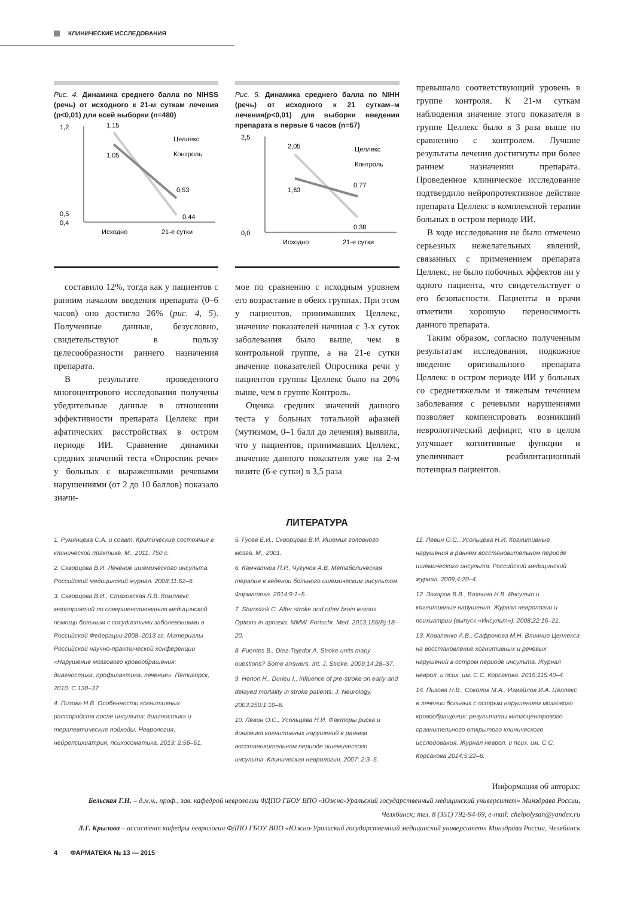КЛИНИЧЕСКИЕ ИССЛЕДОВАНИЯ
Рис. 4. Динамика среднего балла по NIHSS (речь) от исходного к 21-м суткам лечения (p<0,01) для всей выборки (n=480)
1,2
0,5
0,4
1,15
1,05
0,53
0,44
Целлекс
Контроль
Исходно
21-е сутки
составило 12%, тогда как у пациентов с ранним началом введения препарата (0–6 часов) оно достигло 26% (рис. 4, 5). Полученные данные, безусловно, свидетельствуют в пользу целесообразности раннего назначения препарата.
В результате проведенного многоцентрового исследования получены убедительные данные в отношении эффективности препарата Целлекс при афатических расстройствах в остром периоде ИИ. Сравнение динамики средних значений теста «Опросник речи» у больных с выраженными речевыми нарушениями (от 2 до 10 баллов) показало значи-
Рис. 5. Динамика среднего балла по NIHH (речь) от исходного к 21 суткам–м лечения(p<0,01) для выборки введения препарата в первые 6 часов (n=67)
2,5
0,0
2,05
1,63
0,77
0,38
Целлекс
Контроль
Исходно
21-е сутки
мое по сравнению с исходным уровнем его возрастание в обеих группах. При этом у пациентов, принимавших Целлекс, значение показателей начиная с 3-х суток заболевания было выше, чем в контрольной группе, а на 21-е сутки значение показателей Опросника речи у пациентов группы Целлекс было на 20% выше, чем в группе Контроль.
Оценка средних значений данного теста у больных тотальной афазией (мутизмом, 0–1 балл до лечения) выявила, что у пациентов, принимавших Целлекс, значение данного показателя уже на 2-м визите (6-е сутки) в 3,5 раза
превышало соответствующий уровень в группе контроля. К 21-м суткам наблюдения значение этого показателя в группе Целлекс было в 3 раза выше по сравнению с контролем. Лучшие результаты лечения достигнуты при более раннем назначении препарата. Проведенное клиническое исследование подтвердило нейропротективное действие препарата Целлекс в комплексной терапии больных в остром периоде ИИ.
В ходе исследования не было отмечено серьезных нежелательных явлений, связанных с применением препарата Целлекс, не было побочных эффектов ни у одного пациента, что свидетельствует о его безопасности. Пациенты и врачи отметили хорошую переносимость данного препарата.
Таким образом, согласно полученным результатам исследования, подкожное введение оригинального препарата Целлекс в остром периоде ИИ у больных со среднетяжелым и тяжелым течением заболевания с речевыми нарушениями позволяет компенсировать возникший неврологический дефицит, что в целом улучшает когнитивные функции и увеличивает реабилитационный потенциал пациентов.
ЛИТЕРАТУРА
1. Румянцева С.А. и соавт. Критические состояния в клинической практике. М., 2011. 750 с.
2. Скворцова В.И. Лечение ишемического инсульта. Российский медицинский журнал. 2008;11:62–6.
3. Скворцова В.И., Стаховская Л.В. Комплекс мероприятий по совершенствованию медицинской помощи больным с сосудистыми заболеваниями в Российской Федерации 2008–2013 гг. Материалы Российской научно-практической конференции «Нарушение мозгового кровообращения: диагностика, профилактика, лечение». Пятигорск, 2010. С.130–37.
4. Пизова Н.В. Особенности когнитивных расстройств после инсульта: диагностика и терапевтические подходы. Неврология, нейропсихиатрия, психосоматика. 2013; 2:56–61.
5. Гусев Е.И., Скворцова В.И. Ишемия головного мозга. М., 2001.
6. Камчатнов П.Р., Чугунов А.В. Метаболическая терапия в ведении больного ишемическим инсультом. Фарматека. 2014;9:1–5.
7. Starostzik C. After stroke and other brain lesions. Options in aphasia. MMW. Fortschr. Med. 2013;155(8):18–20.
8. Fuentes B., Diez-Tejedor A. Stroke units many ouestions? Some answers. Int. J. Stroke. 2009;14:28–37.
9. Henon H., Durieu I., Influence of pre-stroke on early and delayed mortality in stroke patients. J. Neurology. 2003;250:1:10–6.
10. Левин О.С., Усольцева Н.И. Факторы риска и динамика когнитивных нарушений в раннем восстановительном периоде ишемического инсульта. Клиническая неврология. 2007; 2:3–5.
11. Левин О.С., Усольцева Н.И. Когнитивные нарушения в раннем восстановительном периоде ишемического инсульта. Российский медицинский журнал. 2009;4:20–4.
12. Захаров В.В., Вахнина Н.В. Инсульт и когнитивные нарушения. Журнал неврологии и психиатрии (выпуск «Инсульт»). 2008;22:16–21.
13. Коваленко А.В., Сафронова М.Н. Влияние Целлекса на восстановление когнитивных и речевых нарушений в остром периоде инсульта. Журнал неврол. и псих. им. С.С. Корсакова. 2015;115:40–4.
14. Пизова Н.В., Соколов М.А., Измайлов И.А. Целлекс в лечении больных с острым нарушением мозгового кровообращения: результаты многоцентрового сравнительного открытого клинического исследования. Журнал неврол. и псих. им. С.С. Корсакова 2014;5:22–6.
Информация об авторах:
Бельская Г.Н. – д.м.н., проф., зав. кафедрой неврологии ФДПО ГБОУ ВПО «Южно-Уральский государственный медицинский университет» Минздрава России, Челябинск; тел. 8 (351) 792-94-69, e-mail: chelpolysan@yandex.ru
Л.Г. Крылова – ассистент кафедры неврологии ФДПО ГБОУ ВПО «Южно-Уральский государственный медицинский университет» Минздрава России, Челябинск
4 ФАРМАТЕКА № 13 — 2015